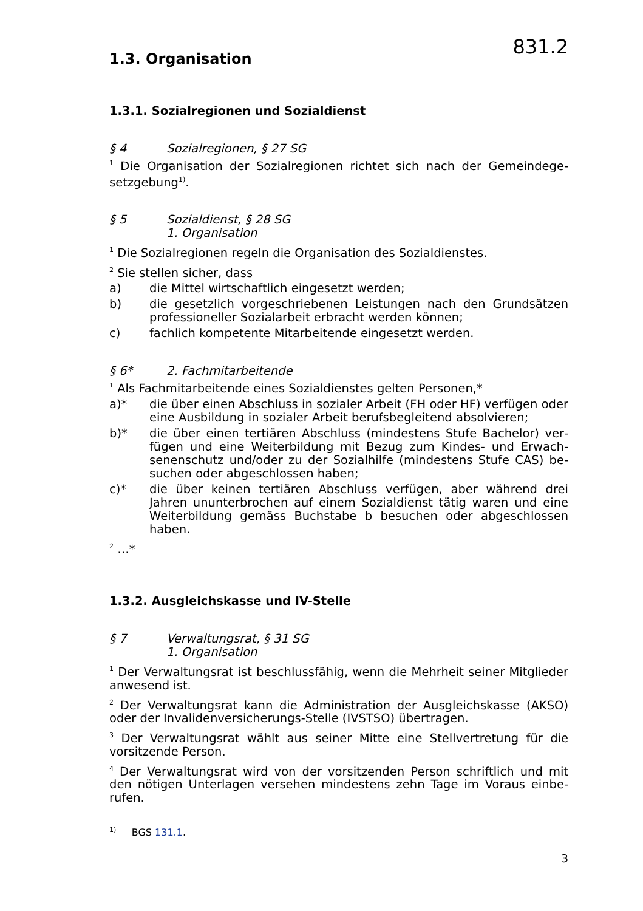831.2
1.3. Organisation
1.3.1. Sozialregionen und Sozialdienst
§ 4 Sozialregionen, § 27 SG
<sup>1</sup> Die Organisation der Sozialregionen richtet sich nach der Gemeindege­setzgebung<sup>1)</sup>.
§ 5 Sozialdienst, § 28 SG
1. Organisation
<sup>1</sup> Die Sozialregionen regeln die Organisation des Sozialdienstes.
<sup>2</sup> Sie stellen sicher, dass
a) die Mittel wirtschaftlich eingesetzt werden;
b) die gesetzlich vorgeschriebenen Leistungen nach den Grundsätzen professioneller Sozialarbeit erbracht werden können;
c) fachlich kompetente Mitarbeitende eingesetzt werden.
§ 6* 2. Fachmitarbeitende
<sup>1</sup> Als Fachmitarbeitende eines Sozialdienstes gelten Personen,*
a)* die über einen Abschluss in sozialer Arbeit (FH oder HF) verfügen oder eine Ausbildung in sozialer Arbeit berufsbegleitend absolvie­ren;
b)* die über einen tertiären Abschluss (mindestens Stufe Bachelor) ver­fügen und eine Weiterbildung mit Bezug zum Kindes- und Erwach­senenschutz und/oder zu der Sozialhilfe (mindestens Stufe CAS) be­suchen oder abgeschlossen haben;
c)* die über keinen tertiären Abschluss verfügen, aber während drei Jahren ununterbrochen auf einem Sozialdienst tätig waren und eine Weiterbildung gemäss Buchstabe b besuchen oder abgeschlossen haben.
<sup>2</sup> …*
1.3.2. Ausgleichskasse und IV-Stelle
§ 7 Verwaltungsrat, § 31 SG
1. Organisation
<sup>1</sup> Der Verwaltungsrat ist beschlussfähig, wenn die Mehrheit seiner Mitglie­der anwesend ist.
<sup>2</sup> Der Verwaltungsrat kann die Administration der Ausgleichskasse (AKSO) oder der Invalidenversicherungs-Stelle (IVSTSO) übertragen.
<sup>3</sup> Der Verwaltungsrat wählt aus seiner Mitte eine Stellvertretung für die vorsitzende Person.
<sup>4</sup> Der Verwaltungsrat wird von der vorsitzenden Person schriftlich und mit den nötigen Unterlagen versehen mindestens zehn Tage im Voraus einbe­rufen.
<sup>1)</sup> BGS 131.1.
3